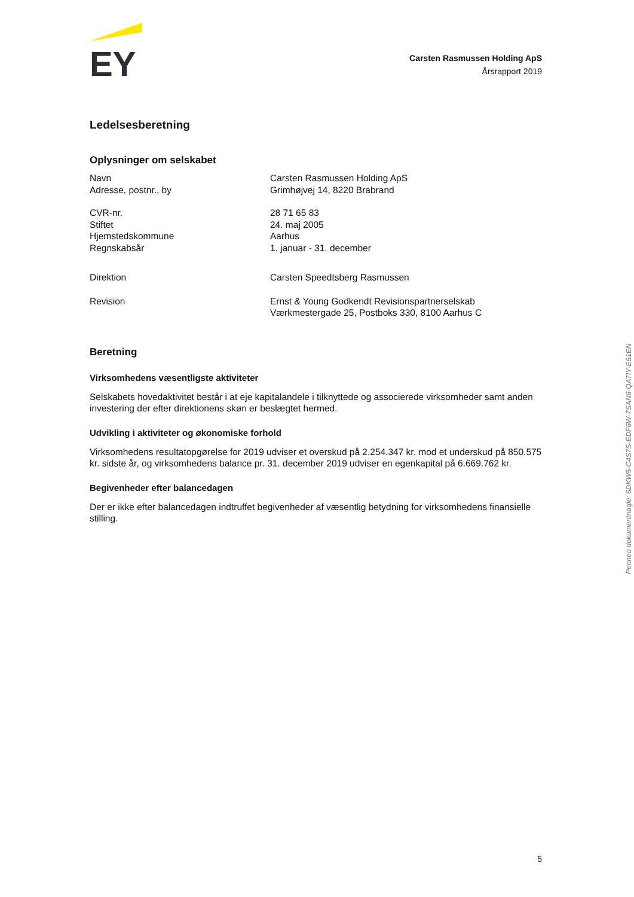EY
Carsten Rasmussen Holding ApS
Årsrapport 2019
Ledelsesberetning
Oplysninger om selskabet
| Navn | Carsten Rasmussen Holding ApS |
| Adresse, postnr., by | Grimhøjvej 14, 8220 Brabrand |
| CVR-nr. | 28 71 65 83 |
| Stiftet | 24. maj 2005 |
| Hjemstedskommune | Aarhus |
| Regnskabsår | 1. januar - 31. december |
| Direktion | Carsten Speedtsberg Rasmussen |
| Revision | Ernst & Young Godkendt Revisionspartnerselskab Værkmestergade 25, Postboks 330, 8100 Aarhus C |
Beretning
Virksomhedens væsentligste aktiviteter
Selskabets hovedaktivitet består i at eje kapitalandele i tilknyttede og associerede virksomheder samt anden investering der efter direktionens skøn er beslægtet hermed.
Udvikling i aktiviteter og økonomiske forhold
Virksomhedens resultatopgørelse for 2019 udviser et overskud på 2.254.347 kr. mod et underskud på 850.575 kr. sidste år, og virksomhedens balance pr. 31. december 2019 udviser en egenkapital på 6.669.762 kr.
Begivenheder efter balancedagen
Der er ikke efter balancedagen indtruffet begivenheder af væsentlig betydning for virksomhedens finansielle stilling.
Penneo dokumentnøgle: 6DKW5-C4S7S-EDF6W-7SAN6-QATIY-E61EN
5